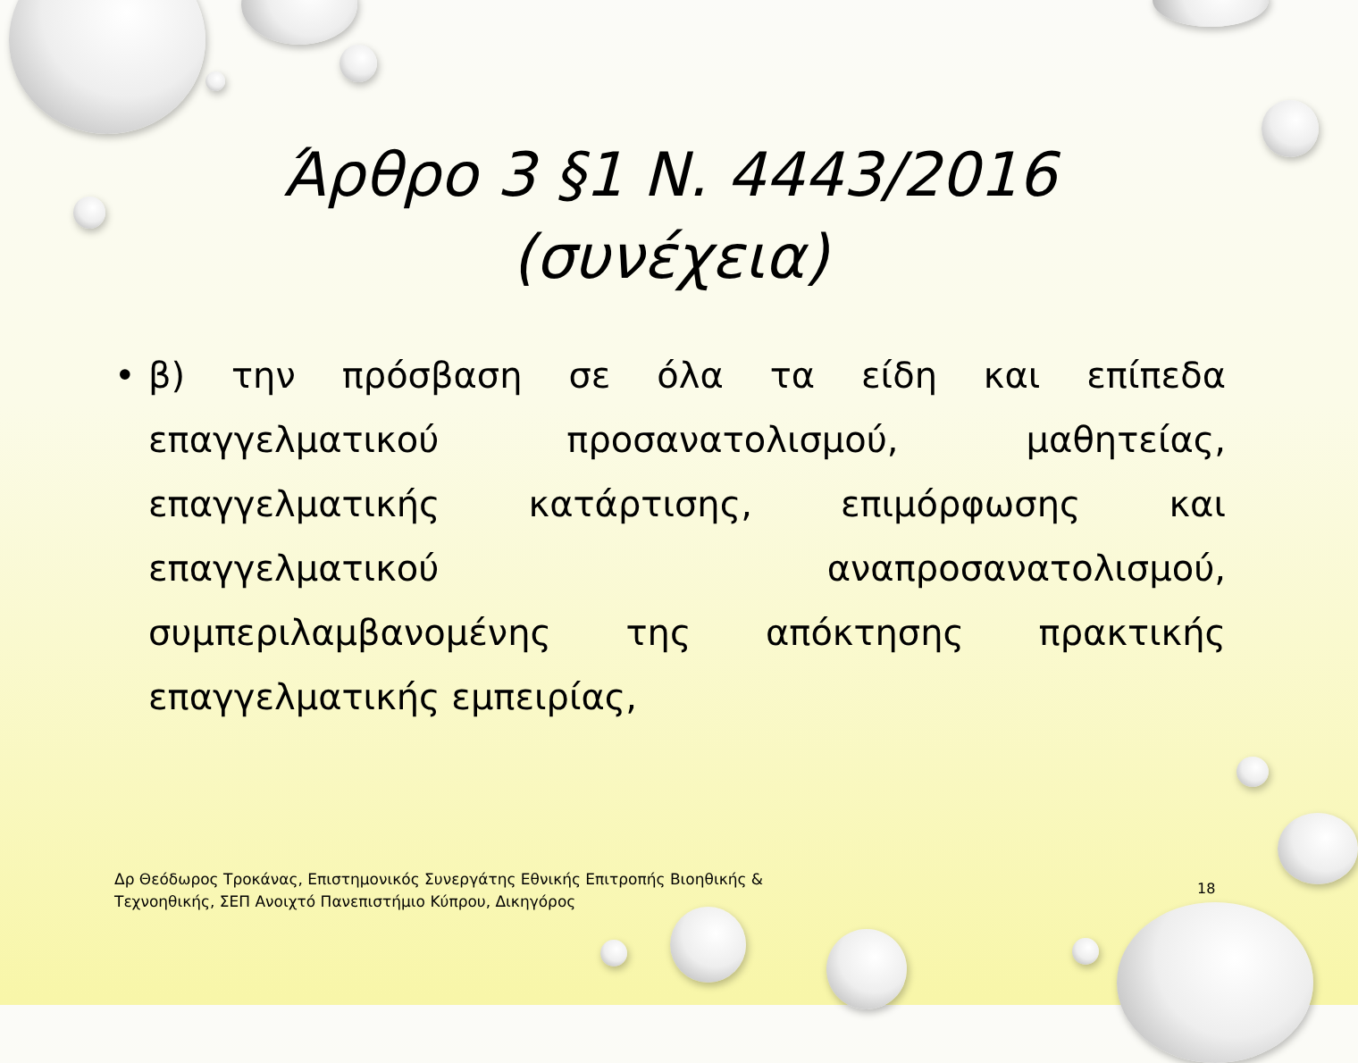Άρθρο 3 §1 Ν. 4443/2016
(συνέχεια)
• β) την πρόσβαση σε όλα τα είδη και επίπεδα επαγγελματικού προσανατολισμού, μαθητείας, επαγγελματικής κατάρτισης, επιμόρφωσης και επαγγελματικού αναπροσανατολισμού, συμπεριλαμβανομένης της απόκτησης πρακτικής επαγγελματικής εμπειρίας,
Δρ Θεόδωρος Τροκάνας, Επιστημονικός Συνεργάτης Εθνικής Επιτροπής Βιοηθικής & Τεχνοηθικής, ΣΕΠ Ανοιχτό Πανεπιστήμιο Κύπρου, Δικηγόρος
18